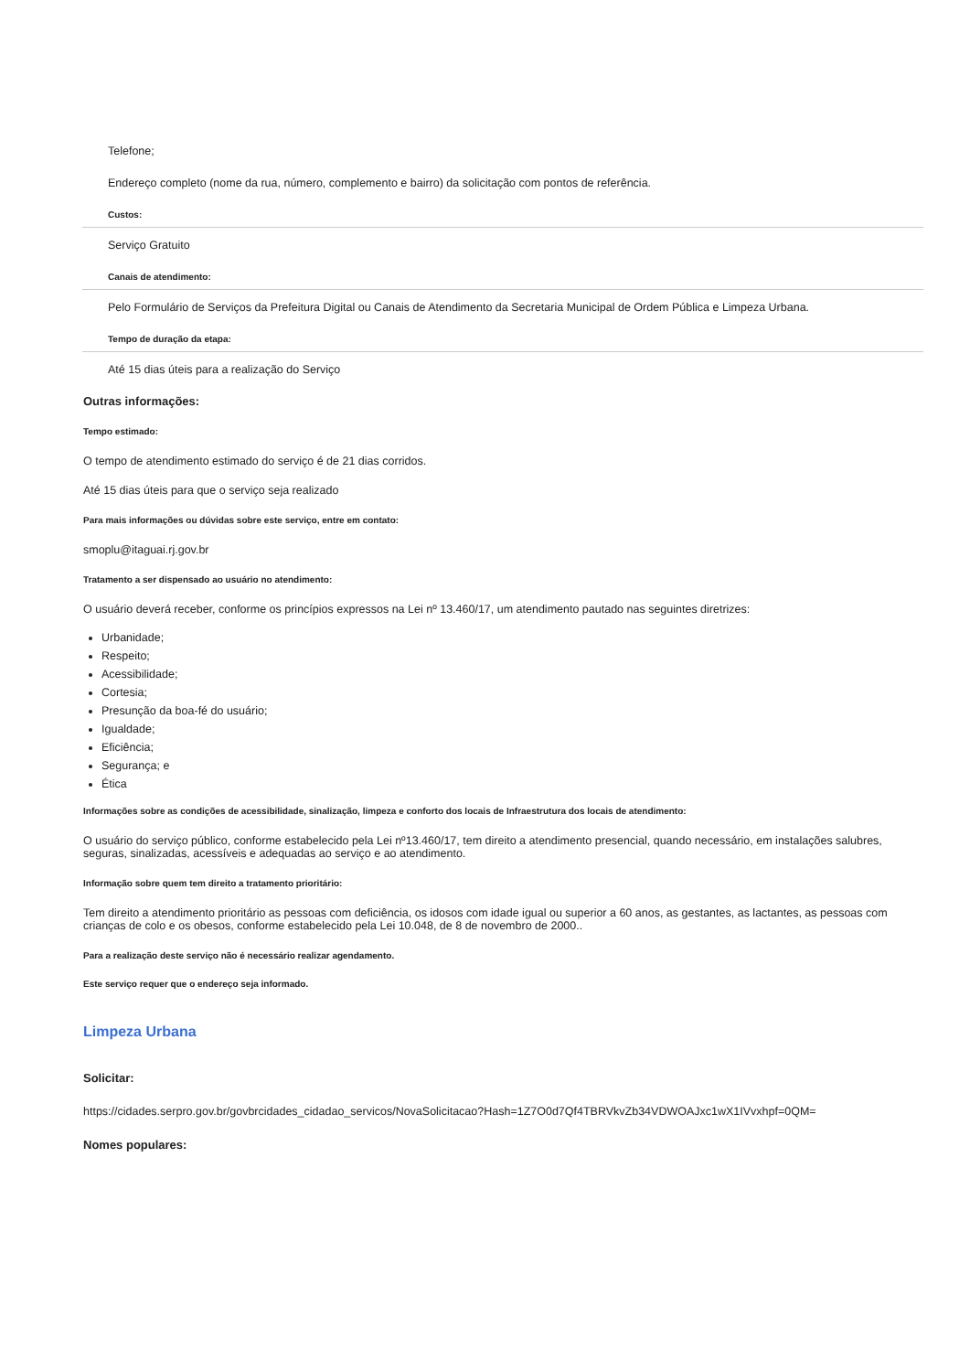Telefone;
Endereço completo (nome da rua, número, complemento e bairro) da solicitação com pontos de referência.
Custos:
Serviço Gratuito
Canais de atendimento:
Pelo Formulário de Serviços da Prefeitura Digital ou Canais de Atendimento da Secretaria Municipal de Ordem Pública e Limpeza Urbana.
Tempo de duração da etapa:
Até 15 dias úteis para a realização do Serviço
Outras informações:
Tempo estimado:
O tempo de atendimento estimado do serviço é de 21 dias corridos.
Até 15 dias úteis para que o serviço seja realizado
Para mais informações ou dúvidas sobre este serviço, entre em contato:
smoplu@itaguai.rj.gov.br
Tratamento a ser dispensado ao usuário no atendimento:
O usuário deverá receber, conforme os princípios expressos na Lei nº 13.460/17, um atendimento pautado nas seguintes diretrizes:
Urbanidade;
Respeito;
Acessibilidade;
Cortesia;
Presunção da boa-fé do usuário;
Igualdade;
Eficiência;
Segurança; e
Ética
Informações sobre as condições de acessibilidade, sinalização, limpeza e conforto dos locais de Infraestrutura dos locais de atendimento:
O usuário do serviço público, conforme estabelecido pela Lei nº13.460/17, tem direito a atendimento presencial, quando necessário, em instalações salubres, seguras, sinalizadas, acessíveis e adequadas ao serviço e ao atendimento.
Informação sobre quem tem direito a tratamento prioritário:
Tem direito a atendimento prioritário as pessoas com deficiência, os idosos com idade igual ou superior a 60 anos, as gestantes, as lactantes, as pessoas com crianças de colo e os obesos, conforme estabelecido pela Lei 10.048, de 8 de novembro de 2000..
Para a realização deste serviço não é necessário realizar agendamento.
Este serviço requer que o endereço seja informado.
Limpeza Urbana
Solicitar:
https://cidades.serpro.gov.br/govbrcidades_cidadao_servicos/NovaSolicitacao?Hash=1Z7O0d7Qf4TBRVkvZb34VDWOAJxc1wX1IVvxhpf=0QM=
Nomes populares: